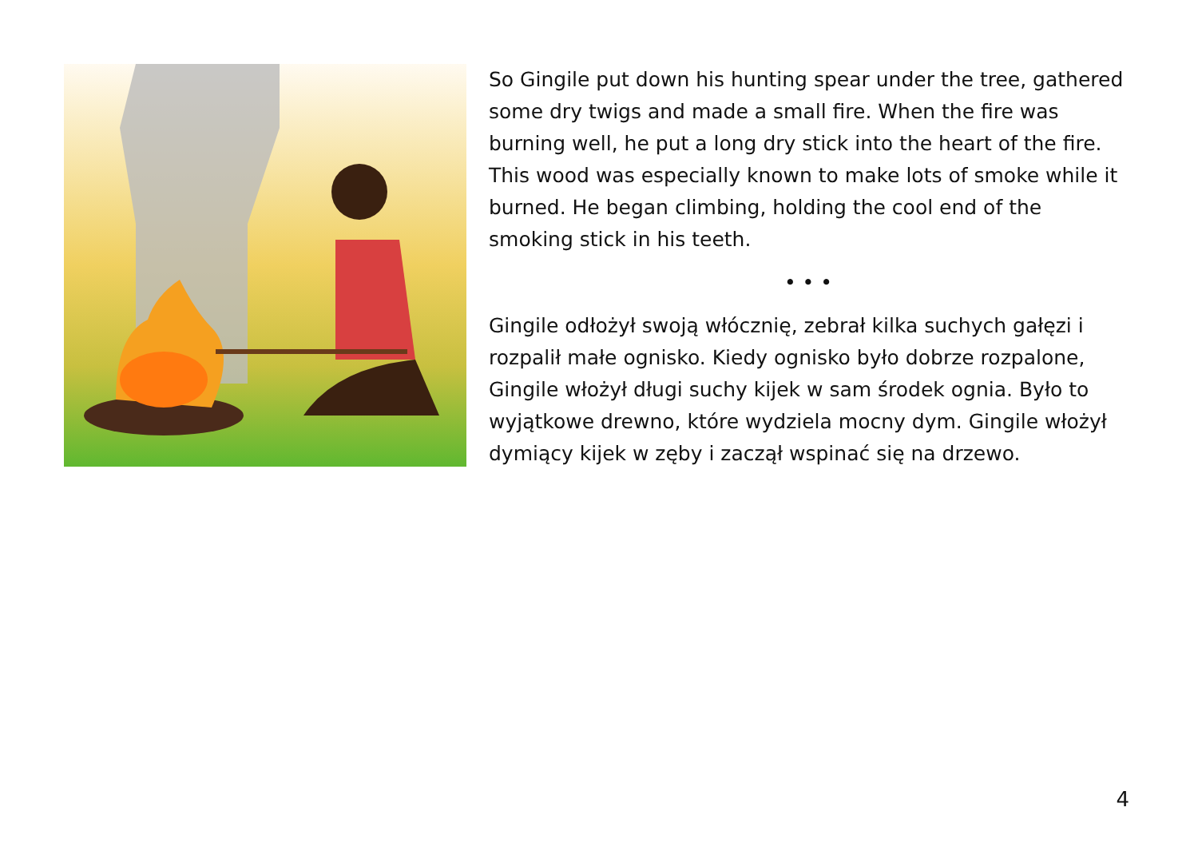So Gingile put down his hunting spear under the tree, gathered some dry twigs and made a small fire. When the fire was burning well, he put a long dry stick into the heart of the fire. This wood was especially known to make lots of smoke while it burned. He began climbing, holding the cool end of the smoking stick in his teeth.
• • •
Gingile odłożył swoją włócznię, zebrał kilka suchych gałęzi i rozpalił małe ognisko. Kiedy ognisko było dobrze rozpalone, Gingile włożył długi suchy kijek w sam środek ognia. Było to wyjątkowe drewno, które wydziela mocny dym. Gingile włożył dymiący kijek w zęby i zaczął wspinać się na drzewo.
4